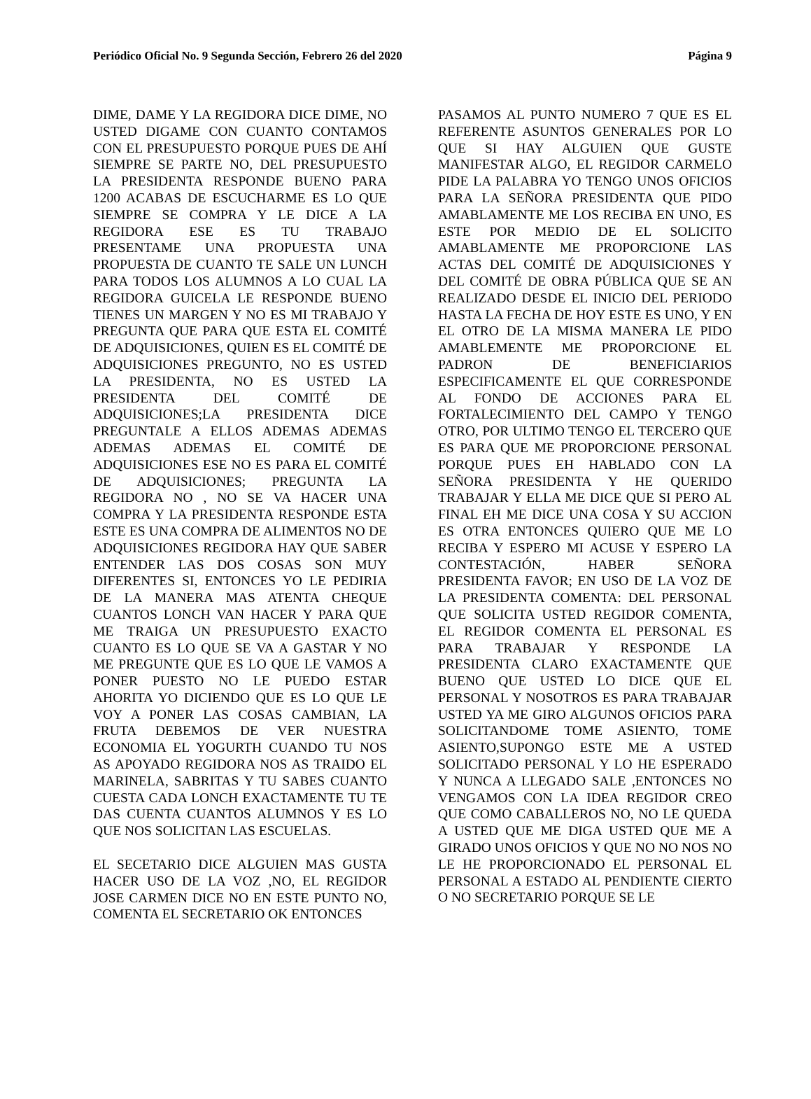Periódico Oficial No. 9 Segunda Sección, Febrero 26 del 2020 Página 9
DIME, DAME Y LA REGIDORA DICE DIME, NO USTED DIGAME CON CUANTO CONTAMOS CON EL PRESUPUESTO PORQUE PUES DE AHÍ SIEMPRE SE PARTE NO, DEL PRESUPUESTO LA PRESIDENTA RESPONDE BUENO PARA 1200 ACABAS DE ESCUCHARME ES LO QUE SIEMPRE SE COMPRA Y LE DICE A LA REGIDORA ESE ES TU TRABAJO PRESENTAME UNA PROPUESTA UNA PROPUESTA DE CUANTO TE SALE UN LUNCH PARA TODOS LOS ALUMNOS A LO CUAL LA REGIDORA GUICELA LE RESPONDE BUENO TIENES UN MARGEN Y NO ES MI TRABAJO Y PREGUNTA QUE PARA QUE ESTA EL COMITÉ DE ADQUISICIONES, QUIEN ES EL COMITÉ DE ADQUISICIONES PREGUNTO, NO ES USTED LA PRESIDENTA, NO ES USTED LA PRESIDENTA DEL COMITÉ DE ADQUISICIONES;LA PRESIDENTA DICE PREGUNTALE A ELLOS ADEMAS ADEMAS ADEMAS ADEMAS EL COMITÉ DE ADQUISICIONES ESE NO ES PARA EL COMITÉ DE ADQUISICIONES; PREGUNTA LA REGIDORA NO , NO SE VA HACER UNA COMPRA Y LA PRESIDENTA RESPONDE ESTA ESTE ES UNA COMPRA DE ALIMENTOS NO DE ADQUISICIONES REGIDORA HAY QUE SABER ENTENDER LAS DOS COSAS SON MUY DIFERENTES SI, ENTONCES YO LE PEDIRIA DE LA MANERA MAS ATENTA CHEQUE CUANTOS LONCH VAN HACER Y PARA QUE ME TRAIGA UN PRESUPUESTO EXACTO CUANTO ES LO QUE SE VA A GASTAR Y NO ME PREGUNTE QUE ES LO QUE LE VAMOS A PONER PUESTO NO LE PUEDO ESTAR AHORITA YO DICIENDO QUE ES LO QUE LE VOY A PONER LAS COSAS CAMBIAN, LA FRUTA DEBEMOS DE VER NUESTRA ECONOMIA EL YOGURTH CUANDO TU NOS AS APOYADO REGIDORA NOS AS TRAIDO EL MARINELA, SABRITAS Y TU SABES CUANTO CUESTA CADA LONCH EXACTAMENTE TU TE DAS CUENTA CUANTOS ALUMNOS Y ES LO QUE NOS SOLICITAN LAS ESCUELAS.
EL SECETARIO DICE ALGUIEN MAS GUSTA HACER USO DE LA VOZ ,NO, EL REGIDOR JOSE CARMEN DICE NO EN ESTE PUNTO NO, COMENTA EL SECRETARIO OK ENTONCES
PASAMOS AL PUNTO NUMERO 7 QUE ES EL REFERENTE ASUNTOS GENERALES POR LO QUE SI HAY ALGUIEN QUE GUSTE MANIFESTAR ALGO, EL REGIDOR CARMELO PIDE LA PALABRA YO TENGO UNOS OFICIOS PARA LA SEÑORA PRESIDENTA QUE PIDO AMABLAMENTE ME LOS RECIBA EN UNO, ES ESTE POR MEDIO DE EL SOLICITO AMABLAMENTE ME PROPORCIONE LAS ACTAS DEL COMITÉ DE ADQUISICIONES Y DEL COMITÉ DE OBRA PÚBLICA QUE SE AN REALIZADO DESDE EL INICIO DEL PERIODO HASTA LA FECHA DE HOY ESTE ES UNO, Y EN EL OTRO DE LA MISMA MANERA LE PIDO AMABLEMENTE ME PROPORCIONE EL PADRON DE BENEFICIARIOS ESPECIFICAMENTE EL QUE CORRESPONDE AL FONDO DE ACCIONES PARA EL FORTALECIMIENTO DEL CAMPO Y TENGO OTRO, POR ULTIMO TENGO EL TERCERO QUE ES PARA QUE ME PROPORCIONE PERSONAL PORQUE PUES EH HABLADO CON LA SEÑORA PRESIDENTA Y HE QUERIDO TRABAJAR Y ELLA ME DICE QUE SI PERO AL FINAL EH ME DICE UNA COSA Y SU ACCION ES OTRA ENTONCES QUIERO QUE ME LO RECIBA Y ESPERO MI ACUSE Y ESPERO LA CONTESTACIÓN, HABER SEÑORA PRESIDENTA FAVOR; EN USO DE LA VOZ DE LA PRESIDENTA COMENTA: DEL PERSONAL QUE SOLICITA USTED REGIDOR COMENTA, EL REGIDOR COMENTA EL PERSONAL ES PARA TRABAJAR Y RESPONDE LA PRESIDENTA CLARO EXACTAMENTE QUE BUENO QUE USTED LO DICE QUE EL PERSONAL Y NOSOTROS ES PARA TRABAJAR USTED YA ME GIRO ALGUNOS OFICIOS PARA SOLICITANDOME TOME ASIENTO, TOME ASIENTO,SUPONGO ESTE ME A USTED SOLICITADO PERSONAL Y LO HE ESPERADO Y NUNCA A LLEGADO SALE ,ENTONCES NO VENGAMOS CON LA IDEA REGIDOR CREO QUE COMO CABALLEROS NO, NO LE QUEDA A USTED QUE ME DIGA USTED QUE ME A GIRADO UNOS OFICIOS Y QUE NO NO NOS NO LE HE PROPORCIONADO EL PERSONAL EL PERSONAL A ESTADO AL PENDIENTE CIERTO O NO SECRETARIO PORQUE SE LE